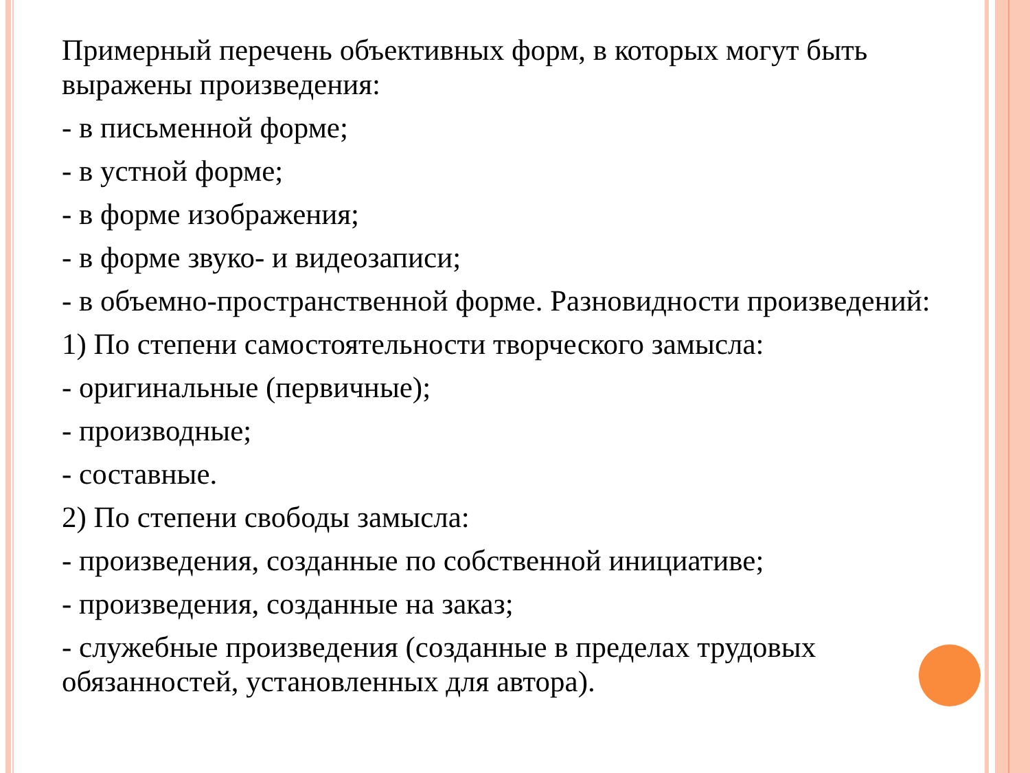Примерный перечень объективных форм, в которых могут быть выражены произведения:
- в письменной форме;
- в устной форме;
- в форме изображения;
- в форме звуко- и видеозаписи;
- в объемно-пространственной форме. Разновидности произведений:
1) По степени самостоятельности творческого замысла:
- оригинальные (первичные);
- производные;
- составные.
2) По степени свободы замысла:
- произведения, созданные по собственной инициативе;
- произведения, созданные на заказ;
- служебные произведения (созданные в пределах трудовых обязанностей, установленных для автора).